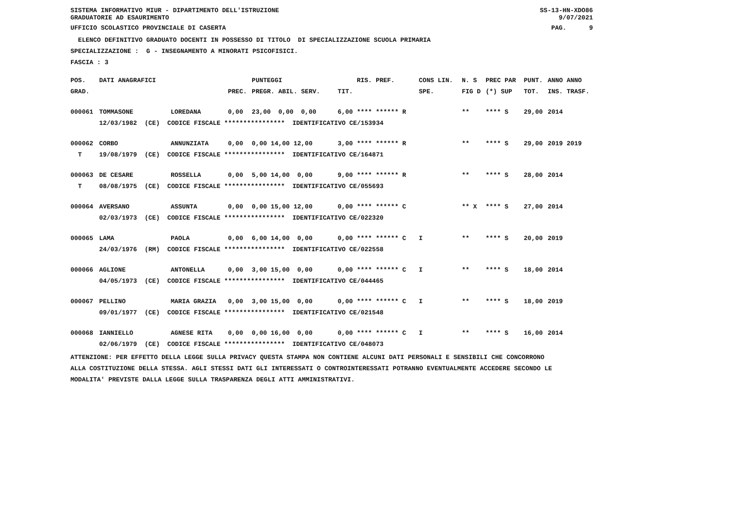SISTEMA INFORMATIVO MIUR - DIPARTIMENTO DELL'ISTRUZIONE GRADUATORIE AD ESAURIMENTO
SS-13-HN-XDO86 9/07/2021
UFFICIO SCOLASTICO PROVINCIALE DI CASERTA
PAG. 9
ELENCO DEFINITIVO GRADUATO DOCENTI IN POSSESSO DI TITOLO DI SPECIALIZZAZIONE SCUOLA PRIMARIA
SPECIALIZZAZIONE : G - INSEGNAMENTO A MINORATI PSICOFISICI.
FASCIA : 3
| POS. | DATI ANAGRAFICI | | | PUNTEGGI | | RIS. PREF. | CONS LIN. | N. S | PREC PAR | PUNT. | ANNO ANNO |
| --- | --- | --- | --- | --- | --- | --- | --- | --- | --- | --- | --- |
| GRAD. | | | PREC. | PREGR. ABIL. SERV. | TIT. | | SPE. | FIG D | (*) SUP | TOT. | INS. TRASF. |
| 000061 | TOMMASONE | LOREDANA | 0,00 | 23,00 0,00 0,00 | 6,00 | **** ****** R | | ** | **** S | 29,00 | 2014 |
| | 12/03/1982 (CE) CODICE FISCALE **************** IDENTIFICATIVO CE/153934 | | | | | | | | | | |
| 000062 | CORBO | ANNUNZIATA | 0,00 | 0,00 14,00 12,00 | 3,00 | **** ****** R | | ** | **** S | 29,00 | 2019 2019 |
| T | 19/08/1979 (CE) CODICE FISCALE **************** IDENTIFICATIVO CE/164871 | | | | | | | | | | |
| 000063 | DE CESARE | ROSSELLA | 0,00 | 5,00 14,00 0,00 | 9,00 | **** ****** R | | ** | **** S | 28,00 | 2014 |
| T | 08/08/1975 (CE) CODICE FISCALE **************** IDENTIFICATIVO CE/055693 | | | | | | | | | | |
| 000064 | AVERSANO | ASSUNTA | 0,00 | 0,00 15,00 12,00 | 0,00 | **** ****** C | | ** X | **** S | 27,00 | 2014 |
| | 02/03/1973 (CE) CODICE FISCALE **************** IDENTIFICATIVO CE/022320 | | | | | | | | | | |
| 000065 | LAMA | PAOLA | 0,00 | 6,00 14,00 0,00 | 0,00 | **** ****** C | I | ** | **** S | 20,00 | 2019 |
| | 24/03/1976 (RM) CODICE FISCALE **************** IDENTIFICATIVO CE/022558 | | | | | | | | | | |
| 000066 | AGLIONE | ANTONELLA | 0,00 | 3,00 15,00 0,00 | 0,00 | **** ****** C | I | ** | **** S | 18,00 | 2014 |
| | 04/05/1973 (CE) CODICE FISCALE **************** IDENTIFICATIVO CE/044465 | | | | | | | | | | |
| 000067 | PELLINO | MARIA GRAZIA | 0,00 | 3,00 15,00 0,00 | 0,00 | **** ****** C | I | ** | **** S | 18,00 | 2019 |
| | 09/01/1977 (CE) CODICE FISCALE **************** IDENTIFICATIVO CE/021548 | | | | | | | | | | |
| 000068 | IANNIELLO | AGNESE RITA | 0,00 | 0,00 16,00 0,00 | 0,00 | **** ****** C | I | ** | **** S | 16,00 | 2014 |
| | 02/06/1979 (CE) CODICE FISCALE **************** IDENTIFICATIVO CE/048073 | | | | | | | | | | |
ATTENZIONE: PER EFFETTO DELLA LEGGE SULLA PRIVACY QUESTA STAMPA NON CONTIENE ALCUNI DATI PERSONALI E SENSIBILI CHE CONCORRONO ALLA COSTITUZIONE DELLA STESSA. AGLI STESSI DATI GLI INTERESSATI O CONTROINTERESSATI POTRANNO EVENTUALMENTE ACCEDERE SECONDO LE MODALITA' PREVISTE DALLA LEGGE SULLA TRASPARENZA DEGLI ATTI AMMINISTRATIVI.